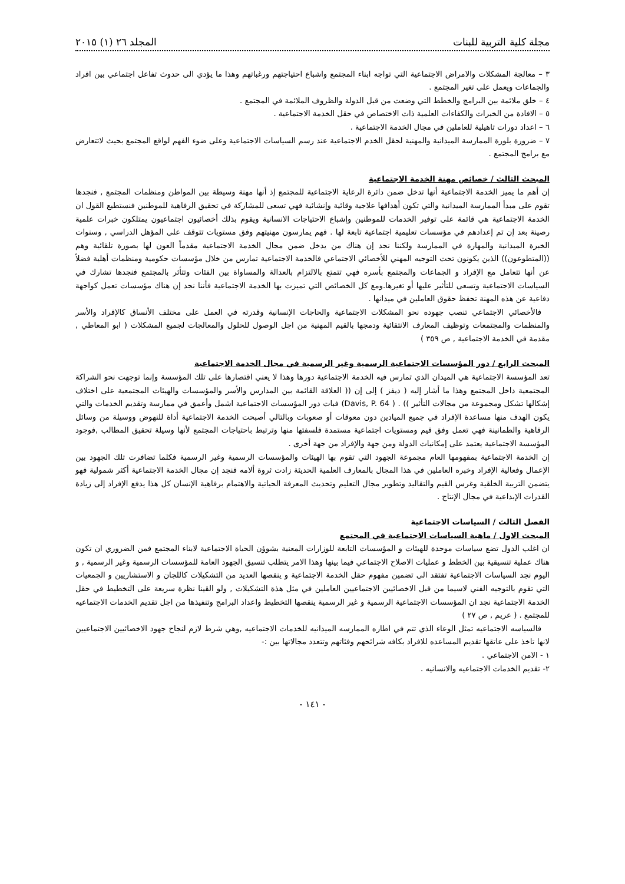مجلة كلية التربية للبنات المجلد ٢٦ (١) ٢٠١٥
٣ – معالجة المشكلات والامراض الاجتماعية التي تواجه ابناء المجتمع واشباع احتياجتهم ورغباتهم وهذا ما يؤدي الى حدوث تفاعل اجتماعي بين افراد والجماعات ويعمل على تغير المجتمع .
٤ – خلق ملائمة بين البرامج والخطط التي وضعت من قبل الدولة والظروف الملائمة في المجتمع .
٥ – الافادة من الخبرات والكفاءات العلمية ذات الاختصاص في حقل الخدمة الاجتماعية .
٦ – اعداد دورات تاهيلية للعاملين في مجال الخدمة الاجتماعية .
٧ – ضرورة بلورة الممارسة الميدانية والمهنية لحقل الخدم الاجتماعية عند رسم السياسات الاجتماعية وعلى ضوء الفهم لواقع المجتمع بحيث لاتتعارض مع برامج المجتمع .
المبحث الثالث / خصائص مهنة الخدمة الاجتماعية
إن أهم ما يميز الخدمة الاجتماعية أنها تدخل ضمن دائرة الرعاية الاجتماعية للمجتمع إذ أنها مهنة وسيطة بين المواطن ومنظمات المجتمع , فنجدها تقوم على مبدأ الممارسة الميدانية والتي تكون أهدافها علاجية وقائية وإنشائية فهي تسعى للمشاركة في تحقيق الرفاهية للموطنين فنستطيع القول ان الخدمة الاجتماعية هي قائمة على توفير الخدمات للموطنين وإشباع الاحتياجات الانسانية ويقوم بذلك أخصائيون اجتماعيون يمتلكون خبرات علمية رصينة بعد إن تم إعدادهم في مؤسسات تعليمية اجتماعية تابعة لها . فهم يمارسون مهنيتهم وفق مستويات تتوقف على المؤهل الدراسي , وسنوات الخبرة الميدانية والمهارة في الممارسة ولكننا نجد إن هناك من يدخل ضمن مجال الخدمة الاجتماعية مقدماً العون لها بصورة تلقائية وهم ((المتطوعون)) الذين يكونون تحت التوجيه المهني للأخصائي الاجتماعي فالخدمة الاجتماعية تمارس من خلال مؤسسات حكومية ومنظمات أهلية فضلاً عن أنها تتعامل مع الإفراد و الجماعات والمجتمع بأسره فهي تتمتع بالالتزام بالعدالة والمساواة بين الفئات وتتأثر بالمجتمع فنجدها تشارك في السياسات الاجتماعية وتسعى للتأثير عليها أو تغيرها.ومع كل الخصائص التي تميزت بها الخدمة الاجتماعية فأننا نجد إن هناك مؤسسات تعمل كواجهة دفاعية عن هذه المهنة تحفظ حقوق العاملين في ميدانها .
فالأخصائي الاجتماعي تنصب جهوده نحو المشكلات الاجتماعية والحاجات الإنسانية وقدرته في العمل على مختلف الأنساق كالإفراد والأسر والمنظمات والمجتمعات وتوظيف المعارف الانتقائية ودمجها بالقيم المهنية من اجل الوصول للحلول والمعالجات لجميع المشكلات ( ابو المعاطي , مقدمة في الخدمة الاجتماعية , ص ٣٥٩ )
المبحث الرابع / دور المؤسسات الاجتماعية الرسمية وغير الرسمية في مجال الخدمة الاجتماعية
تعد المؤسسة الاجتماعية هي الميدان الذي تمارس فيه الخدمة الاجتماعية دورها وهذا لا يعني اقتصارها على تلك المؤسسة وإنما توجهت نحو الشراكة المجتمعية داخل المجتمع وهذا ما أشار إليه ( ديفز ) إلى إن (( العلاقة القائمة بين المدارس والأسر والمؤسسات والهيئات المجتمعية على اختلاف إشكالها تشكل ومجموعة من مجالات التأثير )) . ( Davis, P. 64) فبات دور المؤسسات الاجتماعية اشمل وأعمق في ممارسة وتقديم الخدمات والتي يكون الهدف منها مساعدة الإفراد في جميع الميادين دون معوقات أو صعوبات وبالتالي أصبحت الخدمة الاجتماعية أداة للنهوض ووسيلة من وسائل الرفاهية والطمانينة فهي تعمل وفق قيم ومستويات اجتماعية مستمدة فلسفتها منها وترتبط باحتياجات المجتمع لأنها وسيلة تحقيق المطالب ,فوجود المؤسسة الاجتماعية يعتمد على إمكانيات الدولة ومن جهة والإفراد من جهة أخرى .
إن الخدمة الاجتماعية بمفهومها العام مجموعة الجهود التي تقوم بها الهيئات والمؤسسات الرسمية وغير الرسمية فكلما تضافرت تلك الجهود بين الإعمال وفعالية الإفراد وخبره العاملين في هذا المجال بالمعارف العلمية الحديثة زادت ثروة ألامه فنجد إن مجال الخدمة الاجتماعية أكثر شمولية فهو يتضمن التربية الخلقية وغرس القيم والتقاليد وتطوير مجال التعليم وتحديث المعرفة الحياتية والاهتمام برفاهية الإنسان كل هذا يدفع الإفراد إلى زيادة القدرات الإبداعية في مجال الإنتاج .
الفصل الثالث / السياسات الاجتماعية
المبحث الاول / ماهية السياسات الاجتماعية في المجتمع
ان اغلب الدول تضع سياسات موحدة للهيئات و المؤسسات التابعة للوزارات المعنية بشوؤن الحياة الاجتماعية لابناء المجتمع فمن الضروري ان تكون هناك عملية تنسيقية بين الخطط و عمليات الاصلاح الاجتماعي فيما بينها وهذا الامر يتطلب تنسيق الجهود العامة للمؤسسات الرسمية وغير الرسمية , و اليوم نجد السياسات الاجتماعية تفتقد الى تضمين مفهوم حقل الخدمة الاجتماعية و ينقصها العديد من التشكيلات كاللجان و الاستشاريين و الجمعيات التي تقوم بالتوجيه الفني لاسيما من قبل الاخصائيين الاجتماعيين العاملين في مثل هذة التشكيلات , ولو القينا نظرة سريعة على التخطيط في حقل الخدمة الاجتماعية نجد ان المؤسسات الاجتماعية الرسمية و غير الرسمية ينقصها التخطيط واعداد البرامج وتنفيذها من اجل تقديم الخدمات الاجتماعيه للمجتمع . ( عريم , ص ٢٧ )
فالسياسه الاجتماعيه تمثل الوعاء الذي تتم في اطاره الممارسه الميدانيه للخدمات الاجتماعيه ,وهي شرط لازم لنجاح جهود الاخصائيين الاجتماعيين لانها تاخذ على عاتقها تقديم المساعده للافراد بكافه شرائحهم وفئاتهم وتتعدد مجالاتها بين :-
١ - الامن الاجتماعي .
٢- تقديم الخدمات الاجتماعيه والانسانيه .
- ١٤١ -